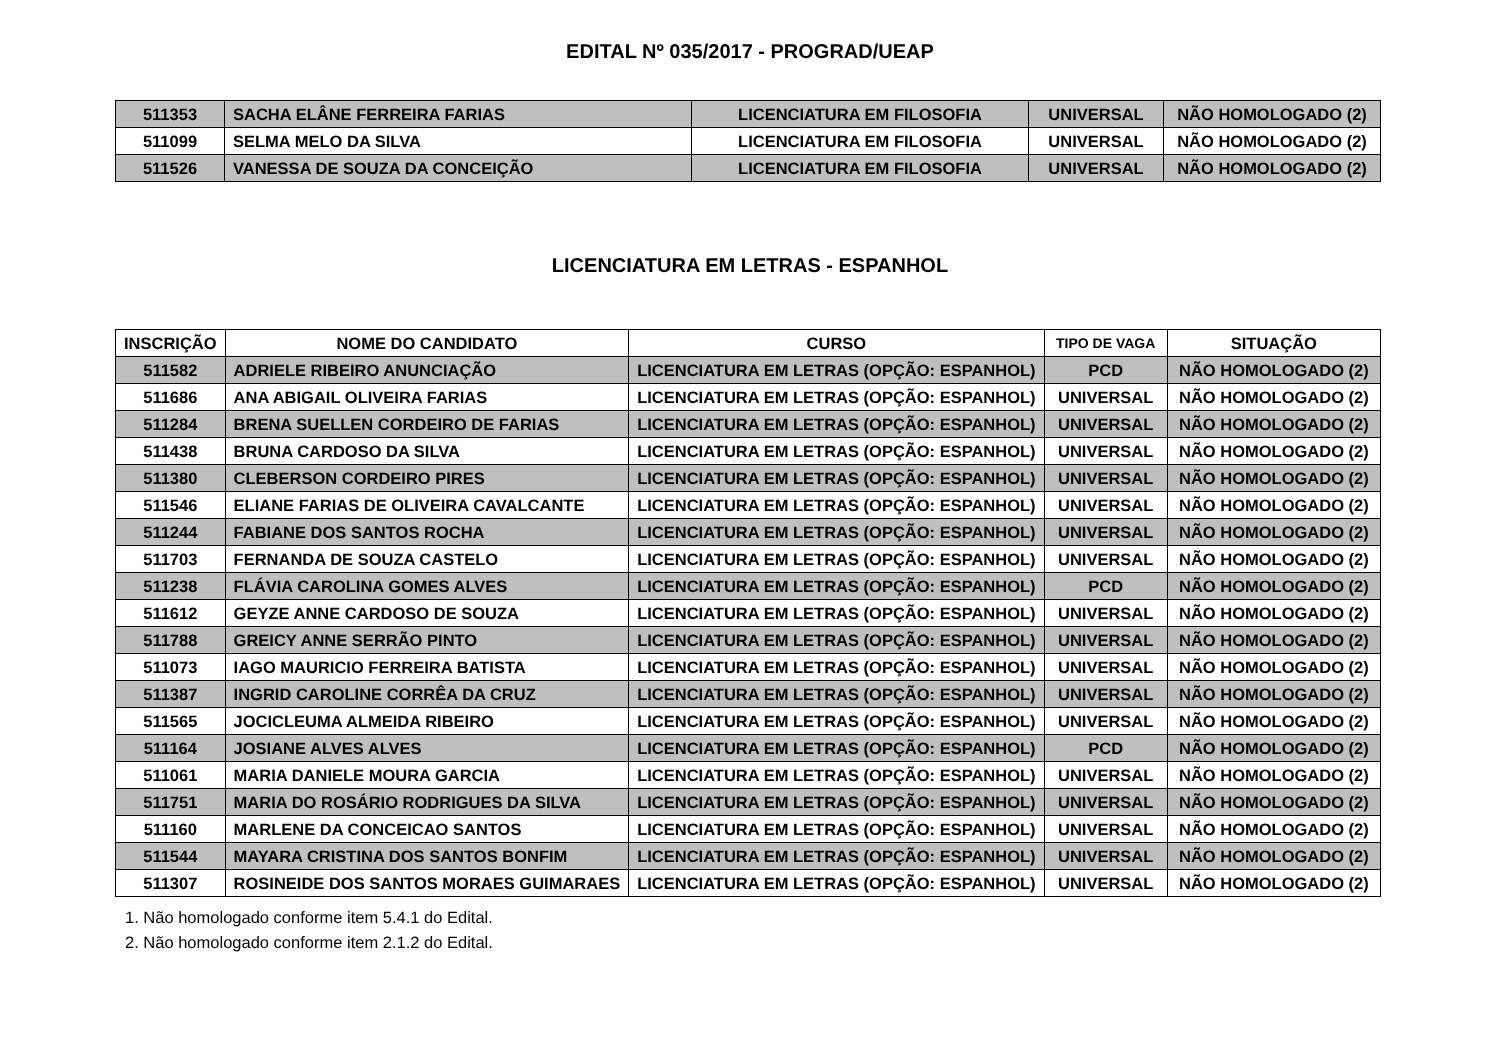EDITAL Nº 035/2017 - PROGRAD/UEAP
| 511353 | SACHA ELÂNE FERREIRA FARIAS | LICENCIATURA EM FILOSOFIA | UNIVERSAL | NÃO HOMOLOGADO (2) |
| 511099 | SELMA MELO DA SILVA | LICENCIATURA EM FILOSOFIA | UNIVERSAL | NÃO HOMOLOGADO (2) |
| 511526 | VANESSA DE SOUZA DA CONCEIÇÃO | LICENCIATURA EM FILOSOFIA | UNIVERSAL | NÃO HOMOLOGADO (2) |
LICENCIATURA EM LETRAS - ESPANHOL
| INSCRIÇÃO | NOME DO CANDIDATO | CURSO | TIPO DE VAGA | SITUAÇÃO |
| --- | --- | --- | --- | --- |
| 511582 | ADRIELE RIBEIRO ANUNCIAÇÃO | LICENCIATURA EM LETRAS (OPÇÃO: ESPANHOL) | PCD | NÃO HOMOLOGADO (2) |
| 511686 | ANA ABIGAIL OLIVEIRA FARIAS | LICENCIATURA EM LETRAS (OPÇÃO: ESPANHOL) | UNIVERSAL | NÃO HOMOLOGADO (2) |
| 511284 | BRENA SUELLEN CORDEIRO DE FARIAS | LICENCIATURA EM LETRAS (OPÇÃO: ESPANHOL) | UNIVERSAL | NÃO HOMOLOGADO (2) |
| 511438 | BRUNA CARDOSO DA SILVA | LICENCIATURA EM LETRAS (OPÇÃO: ESPANHOL) | UNIVERSAL | NÃO HOMOLOGADO (2) |
| 511380 | CLEBERSON CORDEIRO PIRES | LICENCIATURA EM LETRAS (OPÇÃO: ESPANHOL) | UNIVERSAL | NÃO HOMOLOGADO (2) |
| 511546 | ELIANE FARIAS DE OLIVEIRA CAVALCANTE | LICENCIATURA EM LETRAS (OPÇÃO: ESPANHOL) | UNIVERSAL | NÃO HOMOLOGADO (2) |
| 511244 | FABIANE DOS SANTOS ROCHA | LICENCIATURA EM LETRAS (OPÇÃO: ESPANHOL) | UNIVERSAL | NÃO HOMOLOGADO (2) |
| 511703 | FERNANDA DE SOUZA CASTELO | LICENCIATURA EM LETRAS (OPÇÃO: ESPANHOL) | UNIVERSAL | NÃO HOMOLOGADO (2) |
| 511238 | FLÁVIA CAROLINA GOMES ALVES | LICENCIATURA EM LETRAS (OPÇÃO: ESPANHOL) | PCD | NÃO HOMOLOGADO (2) |
| 511612 | GEYZE ANNE CARDOSO DE SOUZA | LICENCIATURA EM LETRAS (OPÇÃO: ESPANHOL) | UNIVERSAL | NÃO HOMOLOGADO (2) |
| 511788 | GREICY ANNE SERRÃO PINTO | LICENCIATURA EM LETRAS (OPÇÃO: ESPANHOL) | UNIVERSAL | NÃO HOMOLOGADO (2) |
| 511073 | IAGO MAURICIO FERREIRA BATISTA | LICENCIATURA EM LETRAS (OPÇÃO: ESPANHOL) | UNIVERSAL | NÃO HOMOLOGADO (2) |
| 511387 | INGRID CAROLINE CORRÊA DA CRUZ | LICENCIATURA EM LETRAS (OPÇÃO: ESPANHOL) | UNIVERSAL | NÃO HOMOLOGADO (2) |
| 511565 | JOCICLEUMA ALMEIDA RIBEIRO | LICENCIATURA EM LETRAS (OPÇÃO: ESPANHOL) | UNIVERSAL | NÃO HOMOLOGADO (2) |
| 511164 | JOSIANE ALVES ALVES | LICENCIATURA EM LETRAS (OPÇÃO: ESPANHOL) | PCD | NÃO HOMOLOGADO (2) |
| 511061 | MARIA DANIELE MOURA GARCIA | LICENCIATURA EM LETRAS (OPÇÃO: ESPANHOL) | UNIVERSAL | NÃO HOMOLOGADO (2) |
| 511751 | MARIA DO ROSÁRIO RODRIGUES DA SILVA | LICENCIATURA EM LETRAS (OPÇÃO: ESPANHOL) | UNIVERSAL | NÃO HOMOLOGADO (2) |
| 511160 | MARLENE DA CONCEICAO SANTOS | LICENCIATURA EM LETRAS (OPÇÃO: ESPANHOL) | UNIVERSAL | NÃO HOMOLOGADO (2) |
| 511544 | MAYARA CRISTINA DOS SANTOS BONFIM | LICENCIATURA EM LETRAS (OPÇÃO: ESPANHOL) | UNIVERSAL | NÃO HOMOLOGADO (2) |
| 511307 | ROSINEIDE DOS SANTOS MORAES GUIMARAES | LICENCIATURA EM LETRAS (OPÇÃO: ESPANHOL) | UNIVERSAL | NÃO HOMOLOGADO (2) |
1. Não homologado conforme item 5.4.1 do Edital.
2. Não homologado conforme item 2.1.2 do Edital.